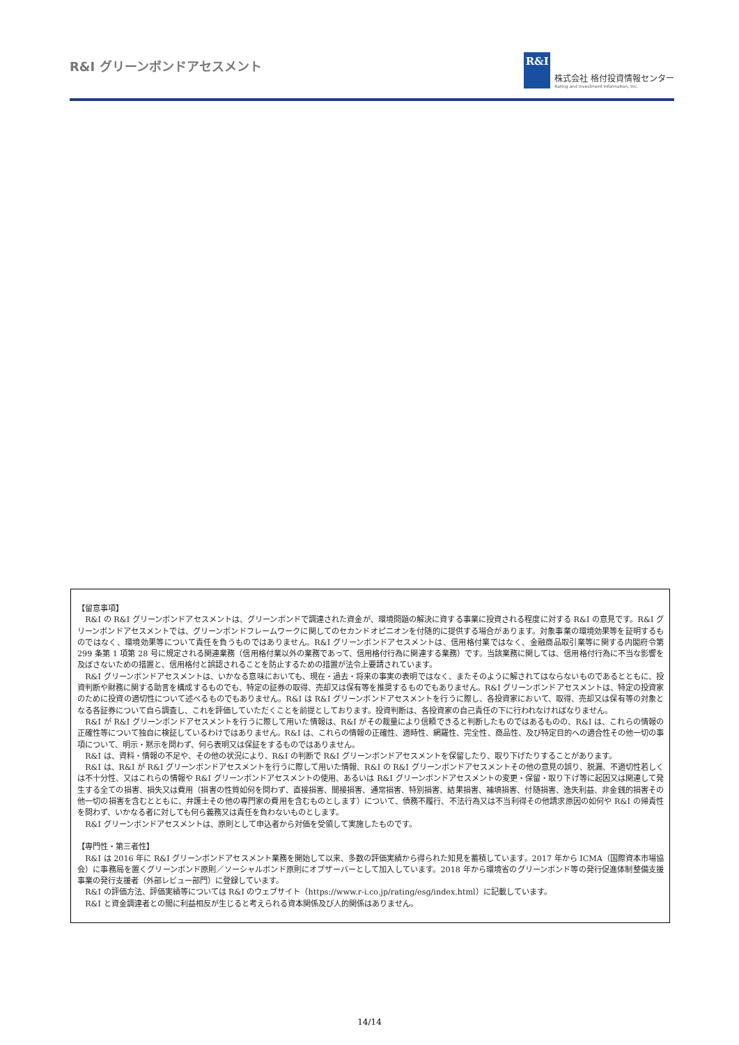R&I グリーンボンドアセスメント
R&I
株式会社 格付投資情報センター
Rating and Investment Information, Inc.
【留意事項】
R&I の R&I グリーンボンドアセスメントは、グリーンボンドで調達された資金が、環境問題の解決に資する事業に投資される程度に対する R&I の意見です。R&I グリーンボンドアセスメントでは、グリーンボンドフレームワークに関してのセカンドオピニオンを付随的に提供する場合があります。対象事業の環境効果等を証明するものではなく、環境効果等について責任を負うものではありません。R&I グリーンボンドアセスメントは、信用格付業ではなく、金融商品取引業等に関する内閣府令第 299 条第 1 項第 28 号に規定される関連業務（信用格付業以外の業務であって、信用格付行為に関連する業務）です。当該業務に関しては、信用格付行為に不当な影響を及ぼさないための措置と、信用格付と誤認されることを防止するための措置が法令上要請されています。
R&I グリーンボンドアセスメントは、いかなる意味においても、現在・過去・将来の事実の表明ではなく、またそのように解されてはならないものであるとともに、投資判断や財務に関する助言を構成するものでも、特定の証券の取得、売却又は保有等を推奨するものでもありません。R&I グリーンボンドアセスメントは、特定の投資家のために投資の適切性について述べるものでもありません。R&I は R&I グリーンボンドアセスメントを行うに際し、各投資家において、取得、売却又は保有等の対象となる各証券について自ら調査し、これを評価していただくことを前提としております。投資判断は、各投資家の自己責任の下に行われなければなりません。
R&I が R&I グリーンボンドアセスメントを行うに際して用いた情報は、R&I がその裁量により信頼できると判断したものではあるものの、R&I は、これらの情報の正確性等について独自に検証しているわけではありません。R&I は、これらの情報の正確性、適時性、網羅性、完全性、商品性、及び特定目的への適合性その他一切の事項について、明示・黙示を問わず、何ら表明又は保証をするものではありません。
R&I は、資料・情報の不足や、その他の状況により、R&I の判断で R&I グリーンボンドアセスメントを保留したり、取り下げたりすることがあります。
R&I は、R&I が R&I グリーンボンドアセスメントを行うに際して用いた情報、R&I の R&I グリーンボンドアセスメントその他の意見の誤り、脱漏、不適切性若しくは不十分性、又はこれらの情報や R&I グリーンボンドアセスメントの使用、あるいは R&I グリーンボンドアセスメントの変更・保留・取り下げ等に起因又は関連して発生する全ての損害、損失又は費用（損害の性質如何を問わず、直接損害、間接損害、通常損害、特別損害、結果損害、補填損害、付随損害、逸失利益、非金銭的損害その他一切の損害を含むとともに、弁護士その他の専門家の費用を含むものとします）について、債務不履行、不法行為又は不当利得その他請求原因の如何や R&I の帰責性を問わず、いかなる者に対しても何ら義務又は責任を負わないものとします。
R&I グリーンボンドアセスメントは、原則として申込者から対価を受領して実施したものです。
【専門性・第三者性】
R&I は 2016 年に R&I グリーンボンドアセスメント業務を開始して以来、多数の評価実績から得られた知見を蓄積しています。2017 年から ICMA（国際資本市場協会）に事務局を置くグリーンボンド原則／ソーシャルボンド原則にオブザーバーとして加入しています。2018 年から環境省のグリーンボンド等の発行促進体制整備支援事業の発行支援者（外部レビュー部門）に登録しています。
R&I の評価方法、評価実績等については R&I のウェブサイト（https://www.r-i.co.jp/rating/esg/index.html）に記載しています。
R&I と資金調達者との間に利益相反が生じると考えられる資本関係及び人的関係はありません。
14/14